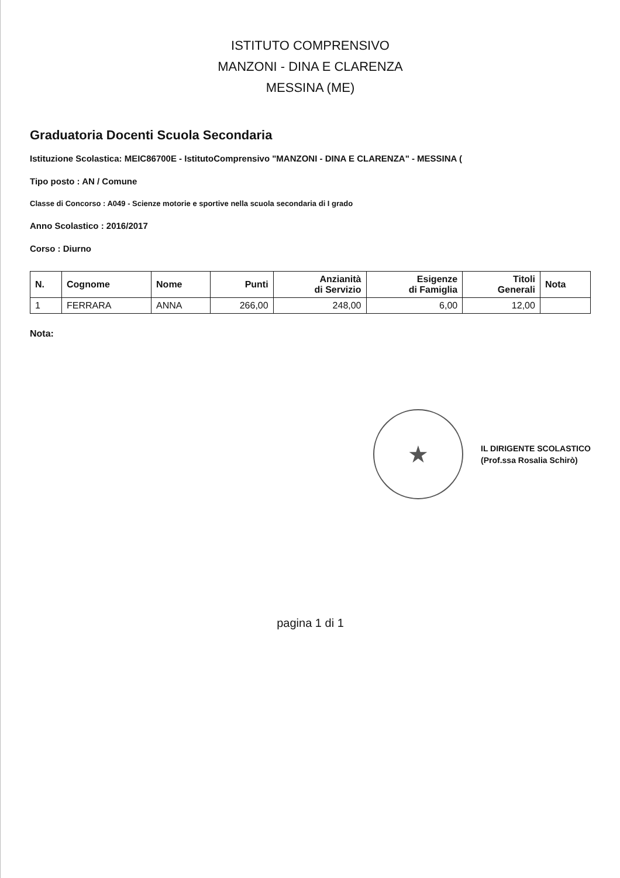ISTITUTO COMPRENSIVO
MANZONI - DINA E CLARENZA
MESSINA (ME)
Graduatoria Docenti Scuola Secondaria
Istituzione Scolastica: MEIC86700E - IstitutoComprensivo "MANZONI - DINA E CLARENZA" - MESSINA (
Tipo posto : AN / Comune
Classe di Concorso : A049 - Scienze motorie e sportive nella scuola secondaria di I grado
Anno Scolastico : 2016/2017
Corso : Diurno
| N. | Cognome | Nome | Punti | Anzianità di Servizio | Esigenze di Famiglia | Titoli Generali | Nota |
| --- | --- | --- | --- | --- | --- | --- | --- |
| 1 | FERRARA | ANNA | 266,00 | 248,00 | 6,00 | 12,00 | |
Nota:
★
IL DIRIGENTE SCOLASTICO
(Prof.ssa Rosalia Schirò)
pagina 1 di 1